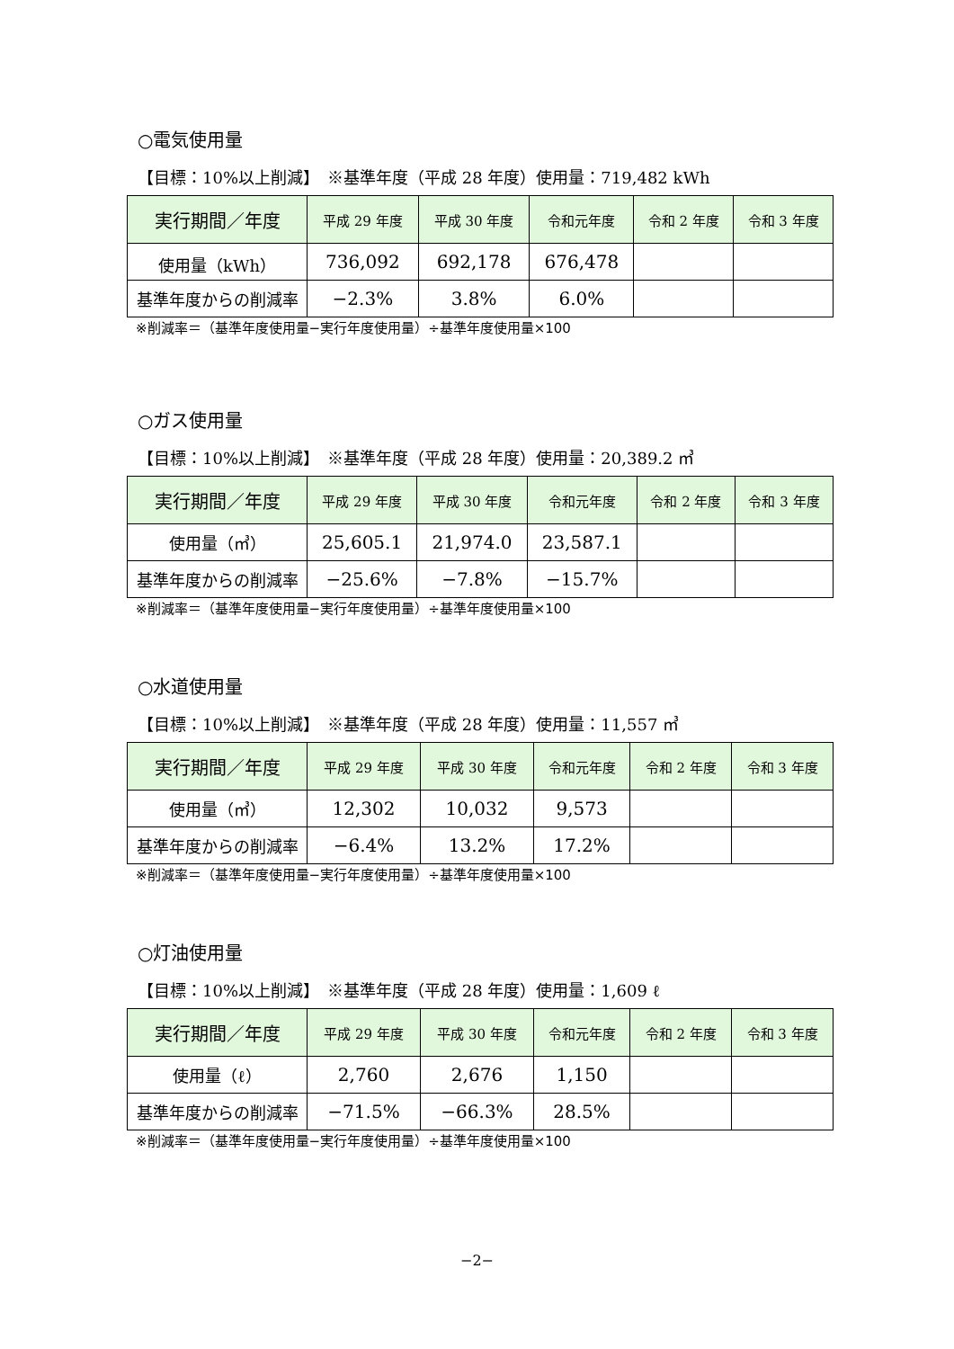○電気使用量
【目標：10%以上削減】　※基準年度（平成 28 年度）使用量：719,482 kWh
| 実行期間／年度 | 平成 29 年度 | 平成 30 年度 | 令和元年度 | 令和 2 年度 | 令和 3 年度 |
| --- | --- | --- | --- | --- | --- |
| 使用量（kWh） | 736,092 | 692,178 | 676,478 | | |
| 基準年度からの削減率 | −2.3% | 3.8% | 6.0% | | |
※削減率＝（基準年度使用量−実行年度使用量）÷基準年度使用量×100
○ガス使用量
【目標：10%以上削減】　※基準年度（平成 28 年度）使用量：20,389.2 ㎥
| 実行期間／年度 | 平成 29 年度 | 平成 30 年度 | 令和元年度 | 令和 2 年度 | 令和 3 年度 |
| --- | --- | --- | --- | --- | --- |
| 使用量（㎥） | 25,605.1 | 21,974.0 | 23,587.1 | | |
| 基準年度からの削減率 | −25.6% | −7.8% | −15.7% | | |
※削減率＝（基準年度使用量−実行年度使用量）÷基準年度使用量×100
○水道使用量
【目標：10%以上削減】　※基準年度（平成 28 年度）使用量：11,557 ㎥
| 実行期間／年度 | 平成 29 年度 | 平成 30 年度 | 令和元年度 | 令和 2 年度 | 令和 3 年度 |
| --- | --- | --- | --- | --- | --- |
| 使用量（㎥） | 12,302 | 10,032 | 9,573 | | |
| 基準年度からの削減率 | −6.4% | 13.2% | 17.2% | | |
※削減率＝（基準年度使用量−実行年度使用量）÷基準年度使用量×100
○灯油使用量
【目標：10%以上削減】　※基準年度（平成 28 年度）使用量：1,609 ℓ
| 実行期間／年度 | 平成 29 年度 | 平成 30 年度 | 令和元年度 | 令和 2 年度 | 令和 3 年度 |
| --- | --- | --- | --- | --- | --- |
| 使用量（ℓ） | 2,760 | 2,676 | 1,150 | | |
| 基準年度からの削減率 | −71.5% | −66.3% | 28.5% | | |
※削減率＝（基準年度使用量−実行年度使用量）÷基準年度使用量×100
−2−